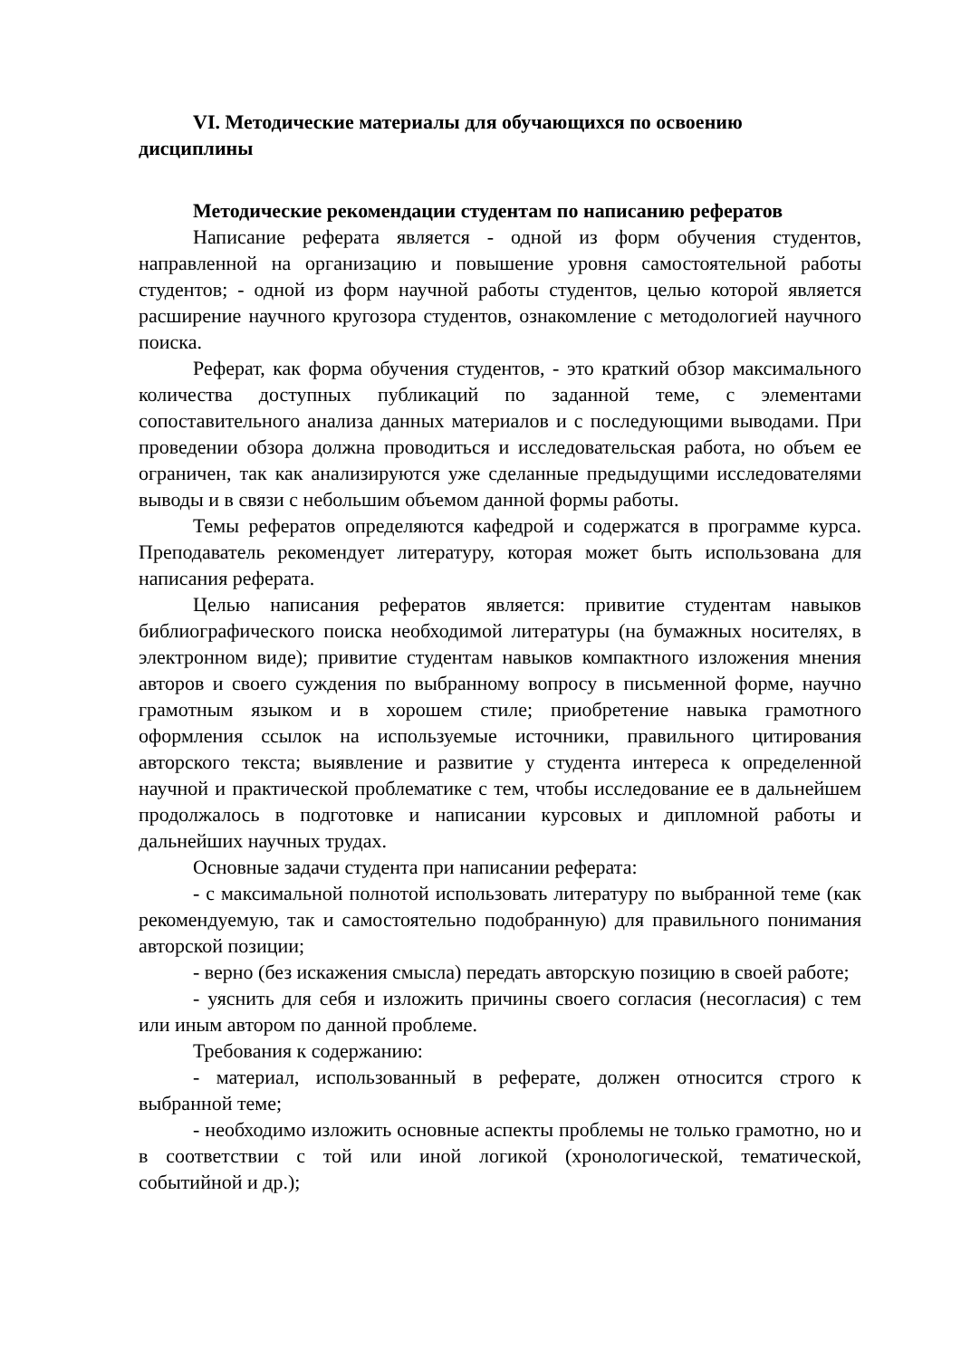VI. Методические материалы для обучающихся по освоению дисциплины
Методические рекомендации студентам по написанию рефератов
Написание реферата является - одной из форм обучения студентов, направленной на организацию и повышение уровня самостоятельной работы студентов; - одной из форм научной работы студентов, целью которой является расширение научного кругозора студентов, ознакомление с методологией научного поиска.
Реферат, как форма обучения студентов, - это краткий обзор максимального количества доступных публикаций по заданной теме, с элементами сопоставительного анализа данных материалов и с последующими выводами. При проведении обзора должна проводиться и исследовательская работа, но объем ее ограничен, так как анализируются уже сделанные предыдущими исследователями выводы и в связи с небольшим объемом данной формы работы.
Темы рефератов определяются кафедрой и содержатся в программе курса. Преподаватель рекомендует литературу, которая может быть использована для написания реферата.
Целью написания рефератов является: привитие студентам навыков библиографического поиска необходимой литературы (на бумажных носителях, в электронном виде); привитие студентам навыков компактного изложения мнения авторов и своего суждения по выбранному вопросу в письменной форме, научно грамотным языком и в хорошем стиле; приобретение навыка грамотного оформления ссылок на используемые источники, правильного цитирования авторского текста; выявление и развитие у студента интереса к определенной научной и практической проблематике с тем, чтобы исследование ее в дальнейшем продолжалось в подготовке и написании курсовых и дипломной работы и дальнейших научных трудах.
Основные задачи студента при написании реферата:
- с максимальной полнотой использовать литературу по выбранной теме (как рекомендуемую, так и самостоятельно подобранную) для правильного понимания авторской позиции;
- верно (без искажения смысла) передать авторскую позицию в своей работе;
- уяснить для себя и изложить причины своего согласия (несогласия) с тем или иным автором по данной проблеме.
Требования к содержанию:
- материал, использованный в реферате, должен относится строго к выбранной теме;
- необходимо изложить основные аспекты проблемы не только грамотно, но и в соответствии с той или иной логикой (хронологической, тематической, событийной и др.);